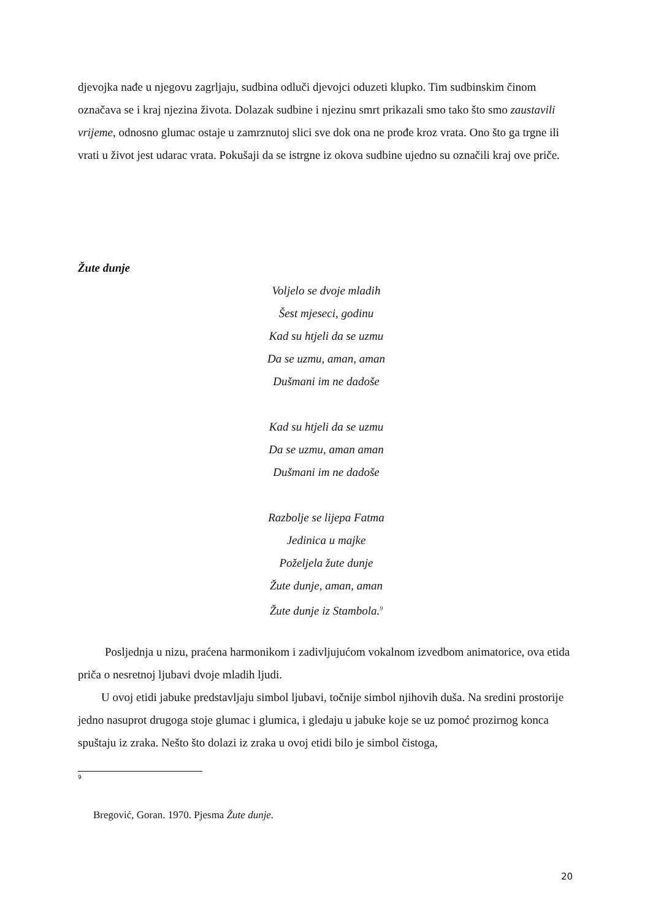djevojka nađe u njegovu zagrljaju, sudbina odluči djevojci oduzeti klupko. Tim sudbinskim činom označava se i kraj njezina života. Dolazak sudbine i njezinu smrt prikazali smo tako što smo zaustavili vrijeme, odnosno glumac ostaje u zamrznutoj slici sve dok ona ne prođe kroz vrata. Ono što ga trgne ili vrati u život jest udarac vrata. Pokušaji da se istrgne iz okova sudbine ujedno su označili kraj ove priče.
Žute dunje
Voljelo se dvoje mladih
Šest mjeseci, godinu
Kad su htjeli da se uzmu
Da se uzmu, aman, aman
Dušmani im ne dadoše
Kad su htjeli da se uzmu
Da se uzmu, aman aman
Dušmani im ne dadoše
Razbolje se lijepa Fatma
Jedinica u majke
Poželjela žute dunje
Žute dunje, aman, aman
Žute dunje iz Stambola.<sup>9</sup>
Posljednja u nizu, praćena harmonikom i zadivljujućom vokalnom izvedbom animatorice, ova etida priča o nesretnoj ljubavi dvoje mladih ljudi.
U ovoj etidi jabuke predstavljaju simbol ljubavi, točnije simbol njihovih duša. Na sredini prostorije jedno nasuprot drugoga stoje glumac i glumica, i gledaju u jabuke koje se uz pomoć prozirnog konca spuštaju iz zraka. Nešto što dolazi iz zraka u ovoj etidi bilo je simbol čistoga,
9
Bregović, Goran. 1970. Pjesma Žute dunje.
20